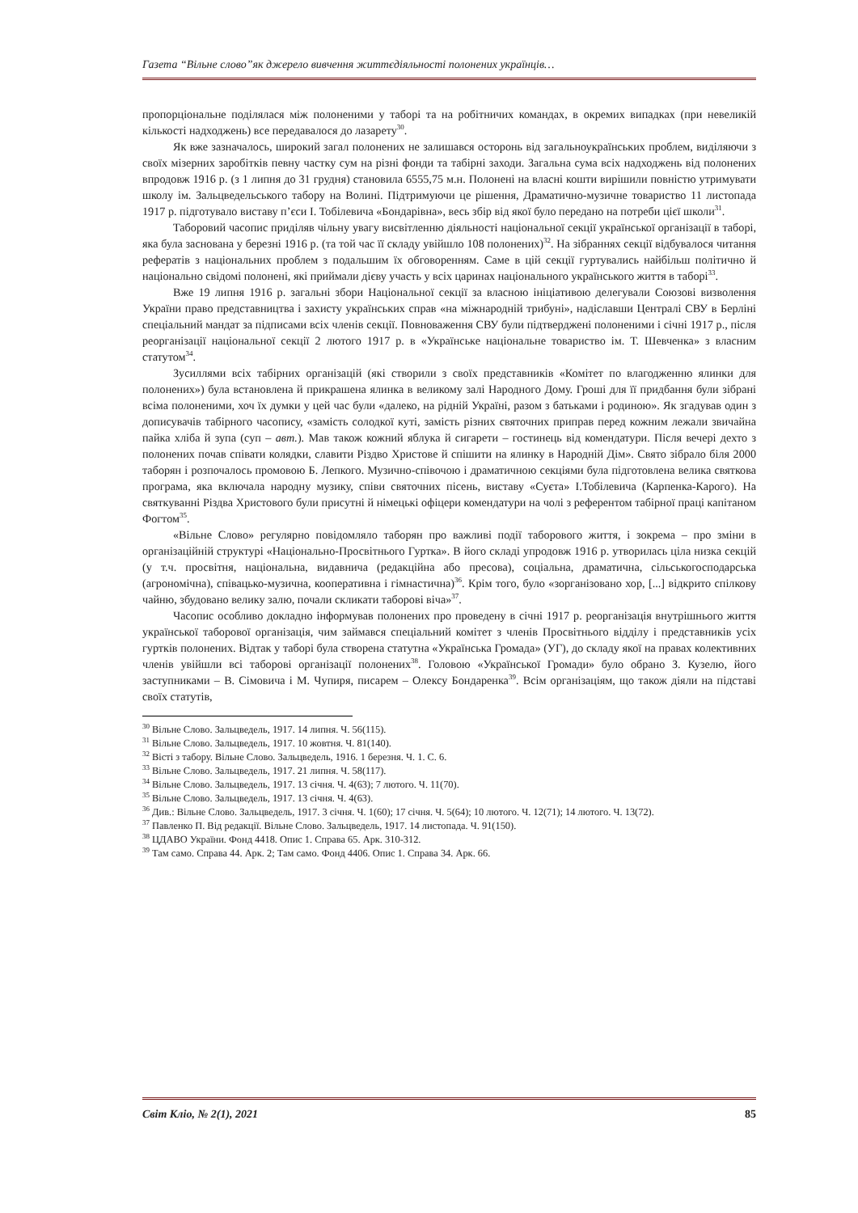Газета “Вільне слово”як джерело вивчення життєдіяльності полонених українців…
пропорціональне поділялася між полоненими у таборі та на робітничих командах, в окремих випадках (при невеликій кількості надходжень) все передавалося до лазарету<sup>30</sup>.
Як вже зазначалось, широкий загал полонених не залишався осторонь від загальноукраїнських проблем, виділяючи з своїх мізерних заробітків певну частку сум на різні фонди та табірні заходи. Загальна сума всіх надходжень від полонених впродовж 1916 р. (з 1 липня до 31 грудня) становила 6555,75 м.н. Полонені на власні кошти вирішили повністю утримувати школу ім. Зальцведельського табору на Волині. Підтримуючи це рішення, Драматично-музичне товариство 11 листопада 1917 р. підготувало виставу п’єси І. Тобілевича «Бондарівна», весь збір від якої було передано на потреби цієї школи<sup>31</sup>.
Таборовий часопис приділяв чільну увагу висвітленню діяльності національної секції української організації в таборі, яка була заснована у березні 1916 р. (та той час її складу увійшло 108 полонених)<sup>32</sup>. На зібраннях секції відбувалося читання рефератів з національних проблем з подальшим їх обговоренням. Саме в цій секції гуртувались найбільш політично й національно свідомі полонені, які приймали дієву участь у всіх царинах національного українського життя в таборі<sup>33</sup>.
Вже 19 липня 1916 р. загальні збори Національної секції за власною ініціативою делегували Союзові визволення України право представництва і захисту українських справ «на міжнародній трибуні», надіславши Централі СВУ в Берліні спеціальний мандат за підписами всіх членів секції. Повноваження СВУ були підтверджені полоненими і січні 1917 р., після реорганізації національної секції 2 лютого 1917 р. в «Українське національне товариство ім. Т. Шевченка» з власним статутом<sup>34</sup>.
Зусиллями всіх табірних організацій (які створили з своїх представників «Комітет по влагодженню ялинки для полонених») була встановлена й прикрашена ялинка в великому залі Народного Дому. Гроші для її придбання були зібрані всіма полоненими, хоч їх думки у цей час були «далеко, на рідній Україні, разом з батьками і родиною». Як згадував один з дописувачів табірного часопису, «замість солодкої куті, замість різних святочних приправ перед кожним лежали звичайна пайка хліба й зупа (суп – авт.). Мав також кожний яблука й сигарети – гостинець від комендатури. Після вечері дехто з полонених почав співати колядки, славити Різдво Христове й спішити на ялинку в Народній Дім». Свято зібрало біля 2000 таборян і розпочалось промовою Б. Лепкого. Музично-співочою і драматичною секціями була підготовлена велика святкова програма, яка включала народну музику, співи святочних пісень, виставу «Суєта» І.Тобілевича (Карпенка-Карого). На святкуванні Різдва Христового були присутні й німецькі офіцери комендатури на чолі з референтом табірної праці капітаном Фогтом<sup>35</sup>.
«Вільне Слово» регулярно повідомляло таборян про важливі події таборового життя, і зокрема – про зміни в організаційній структурі «Національно-Просвітнього Гуртка». В його складі упродовж 1916 р. утворилась ціла низка секцій (у т.ч. просвітня, національна, видавнича (редакційна або пресова), соціальна, драматична, сільськогосподарська (агрономічна), співацько-музична, кооперативна і гімнастична)<sup>36</sup>. Крім того, було «зорганізовано хор, [...] відкрито спілкову чайню, збудовано велику залю, почали скликати таборові віча»<sup>37</sup>.
Часопис особливо докладно інформував полонених про проведену в січні 1917 р. реорганізація внутрішнього життя української таборової організація, чим займався спеціальний комітет з членів Просвітнього відділу і представників усіх гуртків полонених. Відтак у таборі була створена статутна «Українська Громада» (УГ), до складу якої на правах колективних членів увійшли всі таборові організації полонених<sup>38</sup>. Головою «Української Громади» було обрано З. Кузелю, його заступниками – В. Сімовича і М. Чупиря, писарем – Олексу Бондаренка<sup>39</sup>. Всім організаціям, що також діяли на підставі своїх статутів,
<sup>30</sup> Вільне Слово. Зальцведель, 1917. 14 липня. Ч. 56(115).
<sup>31</sup> Вільне Слово. Зальцведель, 1917. 10 жовтня. Ч. 81(140).
<sup>32</sup> Вісті з табору. Вільне Слово. Зальцведель, 1916. 1 березня. Ч. 1. С. 6.
<sup>33</sup> Вільне Слово. Зальцведель, 1917. 21 липня. Ч. 58(117).
<sup>34</sup> Вільне Слово. Зальцведель, 1917. 13 січня. Ч. 4(63); 7 лютого. Ч. 11(70).
<sup>35</sup> Вільне Слово. Зальцведель, 1917. 13 січня. Ч. 4(63).
<sup>36</sup> Див.: Вільне Слово. Зальцведель, 1917. 3 січня. Ч. 1(60); 17 січня. Ч. 5(64); 10 лютого. Ч. 12(71); 14 лютого. Ч. 13(72).
<sup>37</sup> Павленко П. Від редакції. Вільне Слово. Зальцведель, 1917. 14 листопада. Ч. 91(150).
<sup>38</sup> ЦДАВО України. Фонд 4418. Опис 1. Справа 65. Арк. 310-312.
<sup>39</sup> Там само. Справа 44. Арк. 2; Там само. Фонд 4406. Опис 1. Справа 34. Арк. 66.
Світ Кліо, № 2(1), 2021 85